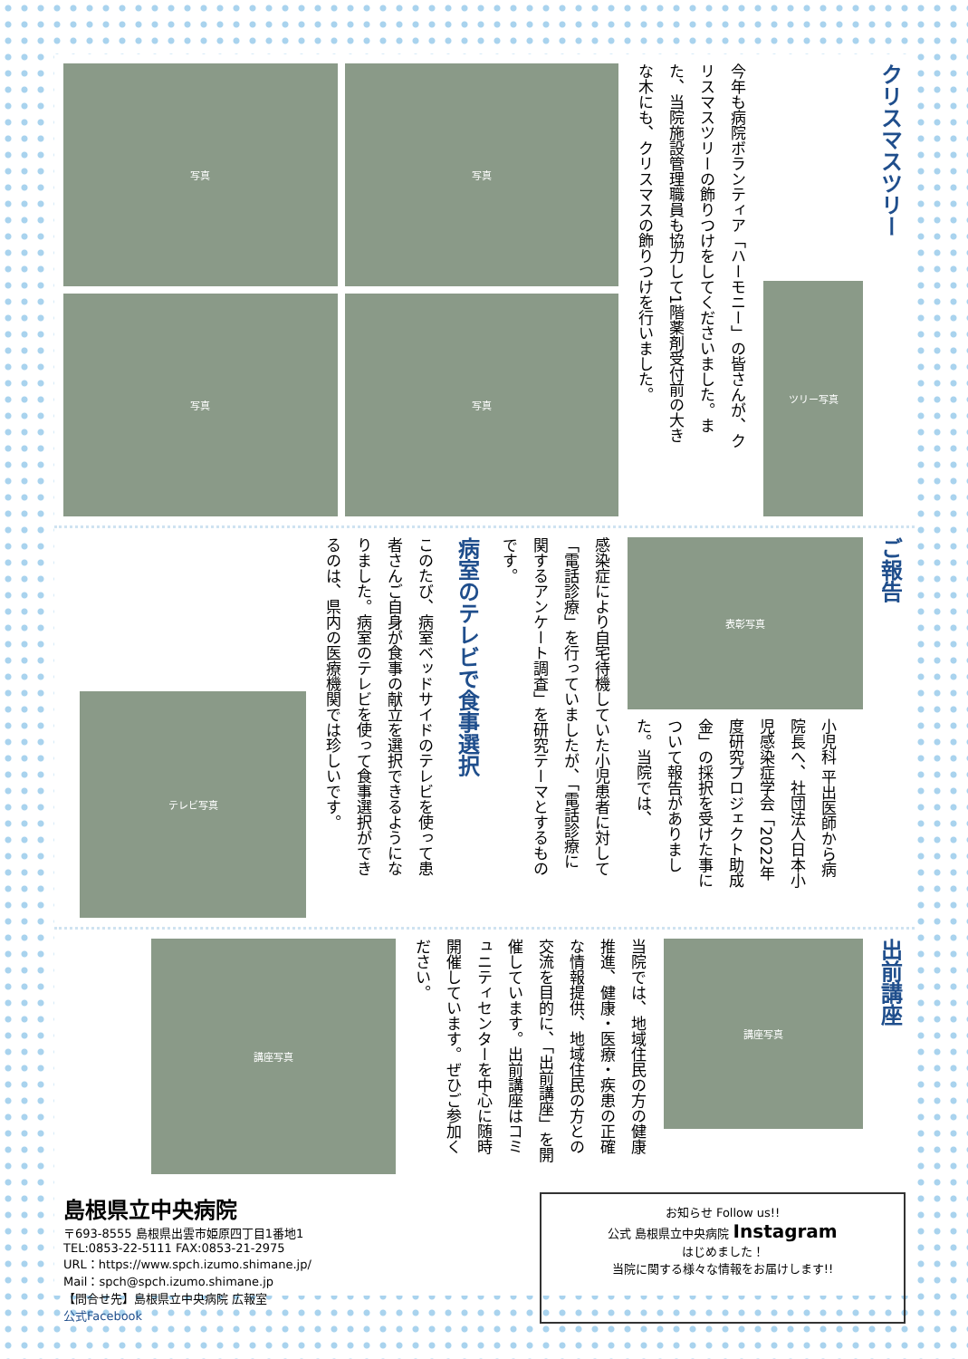クリスマスツリー
ツリー写真
今年も病院ボランティア「ハーモニー」の皆さんが、クリスマスツリーの飾りつけをしてくださいました。また、当院施設管理職員も協力して1階薬剤受付前の大きな木にも、クリスマスの飾りつけを行いました。
写真
写真
写真
写真
ご報告
表彰写真
小児科 平出医師から病院長へ、社団法人日本小児感染症学会「2022年度研究プロジェクト助成金」の採択を受けた事について報告がありました。当院では、
感染症により自宅待機していた小児患者に対して「電話診療」を行っていましたが、「電話診療に関するアンケート調査」を研究テーマとするものです。
病室のテレビで食事選択
このたび、病室ベッドサイドのテレビを使って患者さんご自身が食事の献立を選択できるようになりました。病室のテレビを使って食事選択ができるのは、県内の医療機関では珍しいです。
テレビ写真
出前講座
講座写真
当院では、地域住民の方の健康推進、健康・医療・疾患の正確な情報提供、地域住民の方との交流を目的に、「出前講座」を開催しています。出前講座はコミュニティセンターを中心に随時開催しています。ぜひご参加ください。
講座写真
島根県立中央病院
〒693-8555 島根県出雲市姫原四丁目1番地1
TEL:0853-22-5111 FAX:0853-21-2975
URL：https://www.spch.izumo.shimane.jp/
Mail：spch@spch.izumo.shimane.jp
【問合せ先】島根県立中央病院 広報室
公式Facebook
お知らせ Follow us!!
公式 島根県立中央病院 Instagram
はじめました！
当院に関する様々な情報をお届けします!!